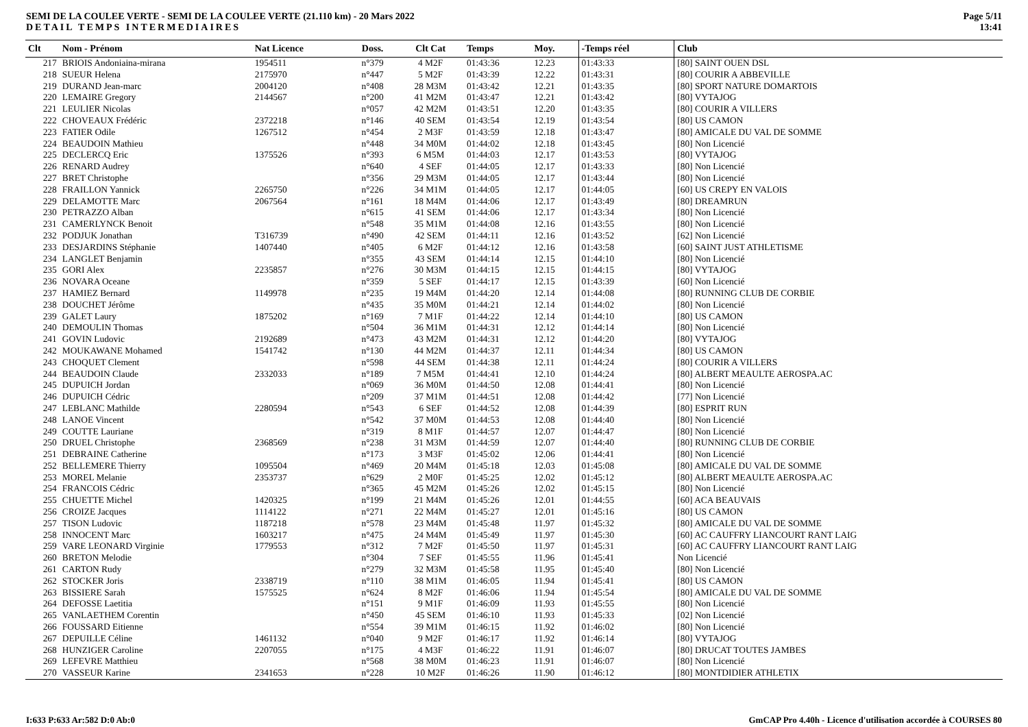SEMI DE LA COULEE VERTE - SEMI DE LA COULEE VERTE (21.110 km) - 20 Mars 2022
DETAIL TEMPS INTERMEDIAIRES
Page 5/11
13:41
| Clt | Nom - Prénom | Nat Licence | Doss. | Clt Cat | Temps | Moy. | -Temps réel | Club |
| --- | --- | --- | --- | --- | --- | --- | --- | --- |
| 217 | BRIOIS Andoniaina-mirana | 1954511 | n°379 | 4 M2F | 01:43:36 | 12.23 | 01:43:33 | [80] SAINT OUEN DSL |
| 218 | SUEUR Helena | 2175970 | n°447 | 5 M2F | 01:43:39 | 12.22 | 01:43:31 | [80] COURIR A ABBEVILLE |
| 219 | DURAND Jean-marc | 2004120 | n°408 | 28 M3M | 01:43:42 | 12.21 | 01:43:35 | [80] SPORT NATURE DOMARTOIS |
| 220 | LEMAIRE Gregory | 2144567 | n°200 | 41 M2M | 01:43:47 | 12.21 | 01:43:42 | [80] VYTAJOG |
| 221 | LEULIER Nicolas | | n°057 | 42 M2M | 01:43:51 | 12.20 | 01:43:35 | [80] COURIR A VILLERS |
| 222 | CHOVEAUX Frédéric | 2372218 | n°146 | 40 SEM | 01:43:54 | 12.19 | 01:43:54 | [80] US CAMON |
| 223 | FATIER Odile | 1267512 | n°454 | 2 M3F | 01:43:59 | 12.18 | 01:43:47 | [80] AMICALE DU VAL DE SOMME |
| 224 | BEAUDOIN Mathieu | | n°448 | 34 M0M | 01:44:02 | 12.18 | 01:43:45 | [80] Non Licencié |
| 225 | DECLERCQ Eric | 1375526 | n°393 | 6 M5M | 01:44:03 | 12.17 | 01:43:53 | [80] VYTAJOG |
| 226 | RENARD Audrey | | n°640 | 4 SEF | 01:44:05 | 12.17 | 01:43:33 | [80] Non Licencié |
| 227 | BRET Christophe | | n°356 | 29 M3M | 01:44:05 | 12.17 | 01:43:44 | [80] Non Licencié |
| 228 | FRAILLON Yannick | 2265750 | n°226 | 34 M1M | 01:44:05 | 12.17 | 01:44:05 | [60] US CREPY EN VALOIS |
| 229 | DELAMOTTE Marc | 2067564 | n°161 | 18 M4M | 01:44:06 | 12.17 | 01:43:49 | [80] DREAMRUN |
| 230 | PETRAZZO Alban | | n°615 | 41 SEM | 01:44:06 | 12.17 | 01:43:34 | [80] Non Licencié |
| 231 | CAMERLYNCK Benoit | | n°548 | 35 M1M | 01:44:08 | 12.16 | 01:43:55 | [80] Non Licencié |
| 232 | PODJUK Jonathan | T316739 | n°490 | 42 SEM | 01:44:11 | 12.16 | 01:43:52 | [62] Non Licencié |
| 233 | DESJARDINS Stéphanie | 1407440 | n°405 | 6 M2F | 01:44:12 | 12.16 | 01:43:58 | [60] SAINT JUST ATHLETISME |
| 234 | LANGLET Benjamin | | n°355 | 43 SEM | 01:44:14 | 12.15 | 01:44:10 | [80] Non Licencié |
| 235 | GORI Alex | 2235857 | n°276 | 30 M3M | 01:44:15 | 12.15 | 01:44:15 | [80] VYTAJOG |
| 236 | NOVARA Oceane | | n°359 | 5 SEF | 01:44:17 | 12.15 | 01:43:39 | [60] Non Licencié |
| 237 | HAMIEZ Bernard | 1149978 | n°235 | 19 M4M | 01:44:20 | 12.14 | 01:44:08 | [80] RUNNING CLUB DE CORBIE |
| 238 | DOUCHET Jérôme | | n°435 | 35 M0M | 01:44:21 | 12.14 | 01:44:02 | [80] Non Licencié |
| 239 | GALET Laury | 1875202 | n°169 | 7 M1F | 01:44:22 | 12.14 | 01:44:10 | [80] US CAMON |
| 240 | DEMOULIN Thomas | | n°504 | 36 M1M | 01:44:31 | 12.12 | 01:44:14 | [80] Non Licencié |
| 241 | GOVIN Ludovic | 2192689 | n°473 | 43 M2M | 01:44:31 | 12.12 | 01:44:20 | [80] VYTAJOG |
| 242 | MOUKAWANE Mohamed | 1541742 | n°130 | 44 M2M | 01:44:37 | 12.11 | 01:44:34 | [80] US CAMON |
| 243 | CHOQUET Clement | | n°598 | 44 SEM | 01:44:38 | 12.11 | 01:44:24 | [80] COURIR A VILLERS |
| 244 | BEAUDOIN Claude | 2332033 | n°189 | 7 M5M | 01:44:41 | 12.10 | 01:44:24 | [80] ALBERT MEAULTE AEROSPA.AC |
| 245 | DUPUICH Jordan | | n°069 | 36 M0M | 01:44:50 | 12.08 | 01:44:41 | [80] Non Licencié |
| 246 | DUPUICH Cédric | | n°209 | 37 M1M | 01:44:51 | 12.08 | 01:44:42 | [77] Non Licencié |
| 247 | LEBLANC Mathilde | 2280594 | n°543 | 6 SEF | 01:44:52 | 12.08 | 01:44:39 | [80] ESPRIT RUN |
| 248 | LANOE Vincent | | n°542 | 37 M0M | 01:44:53 | 12.08 | 01:44:40 | [80] Non Licencié |
| 249 | COUTTE Lauriane | | n°319 | 8 M1F | 01:44:57 | 12.07 | 01:44:47 | [80] Non Licencié |
| 250 | DRUEL Christophe | 2368569 | n°238 | 31 M3M | 01:44:59 | 12.07 | 01:44:40 | [80] RUNNING CLUB DE CORBIE |
| 251 | DEBRAINE Catherine | | n°173 | 3 M3F | 01:45:02 | 12.06 | 01:44:41 | [80] Non Licencié |
| 252 | BELLEMERE Thierry | 1095504 | n°469 | 20 M4M | 01:45:18 | 12.03 | 01:45:08 | [80] AMICALE DU VAL DE SOMME |
| 253 | MOREL Melanie | 2353737 | n°629 | 2 M0F | 01:45:25 | 12.02 | 01:45:12 | [80] ALBERT MEAULTE AEROSPA.AC |
| 254 | FRANCOIS Cédric | | n°365 | 45 M2M | 01:45:26 | 12.02 | 01:45:15 | [80] Non Licencié |
| 255 | CHUETTE Michel | 1420325 | n°199 | 21 M4M | 01:45:26 | 12.01 | 01:44:55 | [60] ACA BEAUVAIS |
| 256 | CROIZE Jacques | 1114122 | n°271 | 22 M4M | 01:45:27 | 12.01 | 01:45:16 | [80] US CAMON |
| 257 | TISON Ludovic | 1187218 | n°578 | 23 M4M | 01:45:48 | 11.97 | 01:45:32 | [80] AMICALE DU VAL DE SOMME |
| 258 | INNOCENT Marc | 1603217 | n°475 | 24 M4M | 01:45:49 | 11.97 | 01:45:30 | [60] AC CAUFFRY LIANCOURT RANT LAIG |
| 259 | VARE LEONARD Virginie | 1779553 | n°312 | 7 M2F | 01:45:50 | 11.97 | 01:45:31 | [60] AC CAUFFRY LIANCOURT RANT LAIG |
| 260 | BRETON Melodie | | n°304 | 7 SEF | 01:45:55 | 11.96 | 01:45:41 | Non Licencié |
| 261 | CARTON Rudy | | n°279 | 32 M3M | 01:45:58 | 11.95 | 01:45:40 | [80] Non Licencié |
| 262 | STOCKER Joris | 2338719 | n°110 | 38 M1M | 01:46:05 | 11.94 | 01:45:41 | [80] US CAMON |
| 263 | BISSIERE Sarah | 1575525 | n°624 | 8 M2F | 01:46:06 | 11.94 | 01:45:54 | [80] AMICALE DU VAL DE SOMME |
| 264 | DEFOSSE Laetitia | | n°151 | 9 M1F | 01:46:09 | 11.93 | 01:45:55 | [80] Non Licencié |
| 265 | VANLAETHEM Corentin | | n°450 | 45 SEM | 01:46:10 | 11.93 | 01:45:33 | [02] Non Licencié |
| 266 | FOUSSARD Eitienne | | n°554 | 39 M1M | 01:46:15 | 11.92 | 01:46:02 | [80] Non Licencié |
| 267 | DEPUILLE Céline | 1461132 | n°040 | 9 M2F | 01:46:17 | 11.92 | 01:46:14 | [80] VYTAJOG |
| 268 | HUNZIGER Caroline | 2207055 | n°175 | 4 M3F | 01:46:22 | 11.91 | 01:46:07 | [80] DRUCAT TOUTES JAMBES |
| 269 | LEFEVRE Matthieu | | n°568 | 38 M0M | 01:46:23 | 11.91 | 01:46:07 | [80] Non Licencié |
| 270 | VASSEUR Karine | 2341653 | n°228 | 10 M2F | 01:46:26 | 11.90 | 01:46:12 | [80] MONTDIDIER ATHLETIX |
I:633 P:633 Ar:582 D:0 Ab:0 GmCAP Pro 4.40h - Licence d'utilisation accordée à COURSES 80